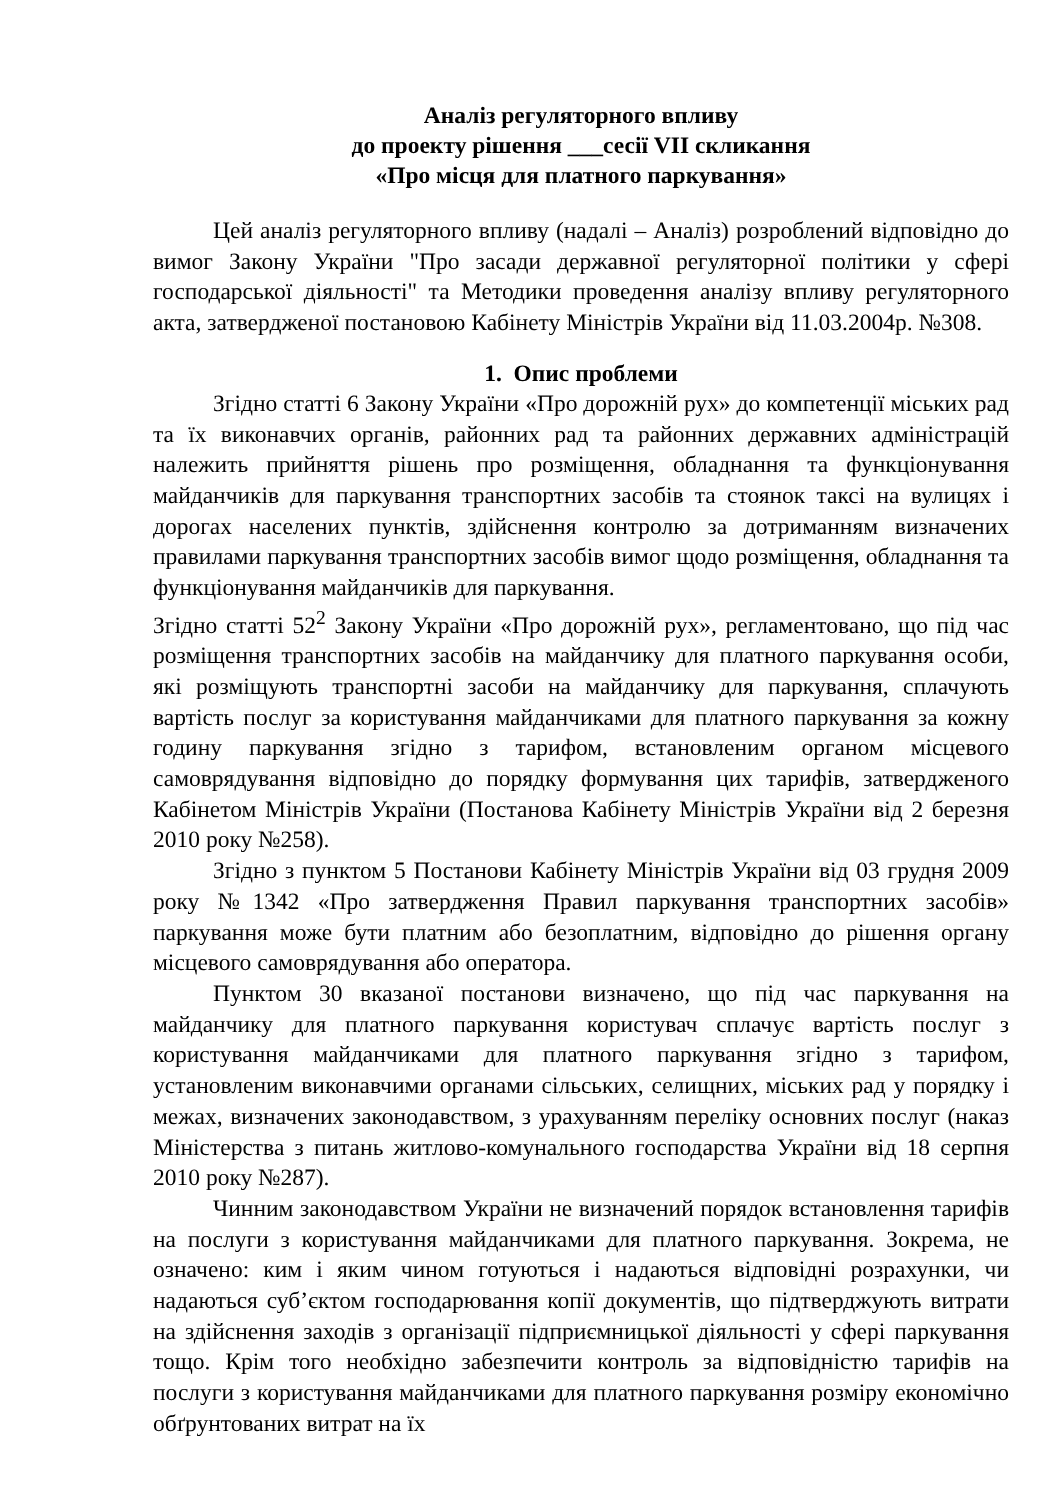Аналіз регуляторного впливу
до проекту рішення ___сесії VІІ скликання
«Про місця для платного паркування»
Цей аналіз регуляторного впливу (надалі – Аналіз) розроблений відповідно до вимог Закону України "Про засади державної регуляторної політики у сфері господарської діяльності" та Методики проведення аналізу впливу регуляторного акта, затвердженої постановою Кабінету Міністрів України від 11.03.2004р. №308.
1. Опис проблеми
Згідно статті 6 Закону України «Про дорожній рух» до компетенції міських рад та їх виконавчих органів, районних рад та районних державних адміністрацій належить прийняття рішень про розміщення, обладнання та функціонування майданчиків для паркування транспортних засобів та стоянок таксі на вулицях і дорогах населених пунктів, здійснення контролю за дотриманням визначених правилами паркування транспортних засобів вимог щодо розміщення, обладнання та функціонування майданчиків для паркування.
Згідно статті 52<sup>2</sup> Закону України «Про дорожній рух», регламентовано, що під час розміщення транспортних засобів на майданчику для платного паркування особи, які розміщують транспортні засоби на майданчику для паркування, сплачують вартість послуг за користування майданчиками для платного паркування за кожну годину паркування згідно з тарифом, встановленим органом місцевого самоврядування відповідно до порядку формування цих тарифів, затвердженого Кабінетом Міністрів України (Постанова Кабінету Міністрів України від 2 березня 2010 року №258).
Згідно з пунктом 5 Постанови Кабінету Міністрів України від 03 грудня 2009 року №1342 «Про затвердження Правил паркування транспортних засобів» паркування може бути платним або безоплатним, відповідно до рішення органу місцевого самоврядування або оператора.
Пунктом 30 вказаної постанови визначено, що під час паркування на майданчику для платного паркування користувач сплачує вартість послуг з користування майданчиками для платного паркування згідно з тарифом, установленим виконавчими органами сільських, селищних, міських рад у порядку і межах, визначених законодавством, з урахуванням переліку основних послуг (наказ Міністерства з питань житлово-комунального господарства України від 18 серпня 2010 року №287).
Чинним законодавством України не визначений порядок встановлення тарифів на послуги з користування майданчиками для платного паркування. Зокрема, не означено: ким і яким чином готуються і надаються відповідні розрахунки, чи надаються суб’єктом господарювання копії документів, що підтверджують витрати на здійснення заходів з організації підприємницької діяльності у сфері паркування тощо. Крім того необхідно забезпечити контроль за відповідністю тарифів на послуги з користування майданчиками для платного паркування розміру економічно обґрунтованих витрат на їх